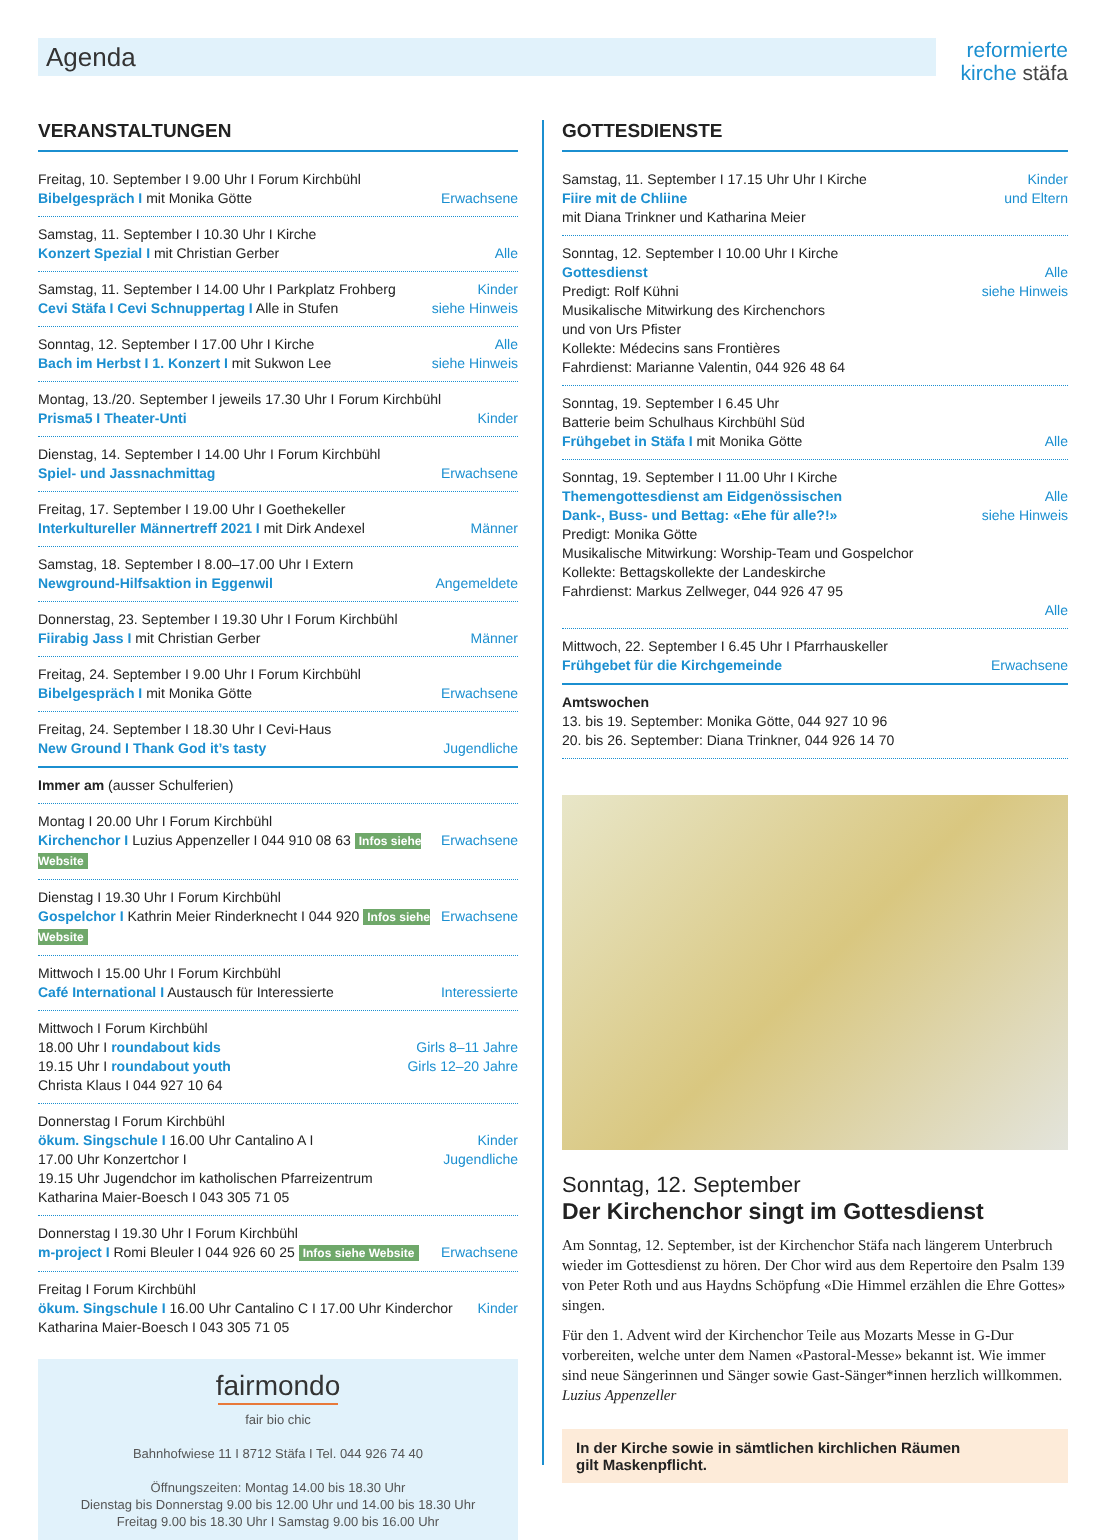Agenda
reformierte
kirche stäfa
VERANSTALTUNGEN
Freitag, 10. September I 9.00 Uhr I Forum Kirchbühl
Bibelgespräch I mit Monika Götte Erwachsene
Samstag, 11. September I 10.30 Uhr I Kirche
Konzert Spezial I mit Christian Gerber Alle
Samstag, 11. September I 14.00 Uhr I Parkplatz Frohberg
Cevi Stäfa I Cevi Schnuppertag I Alle in Stufen Kinder
siehe Hinweis
Sonntag, 12. September I 17.00 Uhr I Kirche
Bach im Herbst I 1. Konzert I mit Sukwon Lee Alle
siehe Hinweis
Montag, 13./20. September I jeweils 17.30 Uhr I Forum Kirchbühl
Prisma5 I Theater-Unti Kinder
Dienstag, 14. September I 14.00 Uhr I Forum Kirchbühl
Spiel- und Jassnachmittag Erwachsene
Freitag, 17. September I 19.00 Uhr I Goethekeller
Interkultureller Männertreff 2021 I mit Dirk Andexel Männer
Samstag, 18. September I 8.00–17.00 Uhr I Extern
Newground-Hilfsaktion in Eggenwil Angemeldete
Donnerstag, 23. September I 19.30 Uhr I Forum Kirchbühl
Fiirabig Jass I mit Christian Gerber Männer
Freitag, 24. September I 9.00 Uhr I Forum Kirchbühl
Bibelgespräch I mit Monika Götte Erwachsene
Freitag, 24. September I 18.30 Uhr I Cevi-Haus
New Ground I Thank God it’s tasty Jugendliche
Immer am (ausser Schulferien)
Montag I 20.00 Uhr I Forum Kirchbühl
Kirchenchor I Luzius Appenzeller I 044 910 08 63 Infos siehe Website Erwachsene
Dienstag I 19.30 Uhr I Forum Kirchbühl
Gospelchor I Kathrin Meier Rinderknecht I 044 920 Infos siehe Website Erwachsene
Mittwoch I 15.00 Uhr I Forum Kirchbühl
Café International I Austausch für Interessierte Interessierte
Mittwoch I Forum Kirchbühl
18.00 Uhr I roundabout kids Girls 8–11 Jahre
19.15 Uhr I roundabout youth Girls 12–20 Jahre
Christa Klaus I 044 927 10 64
Donnerstag I Forum Kirchbühl
ökum. Singschule I 16.00 Uhr Cantalino A I
17.00 Uhr Konzertchor I Kinder
Jugendliche
19.15 Uhr Jugendchor im katholischen Pfarreizentrum
Katharina Maier-Boesch I 043 305 71 05
Donnerstag I 19.30 Uhr I Forum Kirchbühl
m-project I Romi Bleuler I 044 926 60 25 Infos siehe Website Erwachsene
Freitag I Forum Kirchbühl
ökum. Singschule I 16.00 Uhr Cantalino C I 17.00 Uhr Kinderchor Kinder
Katharina Maier-Boesch I 043 305 71 05
fairmondo
fair bio chic
Bahnhofwiese 11 I 8712 Stäfa I Tel. 044 926 74 40
Öffnungszeiten: Montag 14.00 bis 18.30 Uhr
Dienstag bis Donnerstag 9.00 bis 12.00 Uhr und 14.00 bis 18.30 Uhr
Freitag 9.00 bis 18.30 Uhr I Samstag 9.00 bis 16.00 Uhr
GOTTESDIENSTE
Samstag, 11. September I 17.15 Uhr Uhr I Kirche
Fiire mit de Chliine
mit Diana Trinkner und Katharina Meier Kinder
und Eltern
Sonntag, 12. September I 10.00 Uhr I Kirche
Gottesdienst
Predigt: Rolf Kühni
Musikalische Mitwirkung des Kirchenchors
und von Urs Pfister
Kollekte: Médecins sans Frontières
Fahrdienst: Marianne Valentin, 044 926 48 64
Alle
siehe Hinweis
Sonntag, 19. September I 6.45 Uhr
Batterie beim Schulhaus Kirchbühl Süd
Frühgebet in Stäfa I mit Monika Götte Alle
Sonntag, 19. September I 11.00 Uhr I Kirche
Themengottesdienst am Eidgenössischen
Dank-, Buss- und Bettag: «Ehe für alle?!»
Predigt: Monika Götte
Musikalische Mitwirkung: Worship-Team und Gospelchor
Kollekte: Bettagskollekte der Landeskirche
Fahrdienst: Markus Zellweger, 044 926 47 95
Alle
siehe Hinweis
Alle
Mittwoch, 22. September I 6.45 Uhr I Pfarrhauskeller
Frühgebet für die Kirchgemeinde Erwachsene
Amtswochen
13. bis 19. September: Monika Götte, 044 927 10 96
20. bis 26. September: Diana Trinkner, 044 926 14 70
Sonntag, 12. September
Der Kirchenchor singt im Gottesdienst
Am Sonntag, 12. September, ist der Kirchenchor Stäfa nach längerem Unterbruch wieder im Gottesdienst zu hören. Der Chor wird aus dem Repertoire den Psalm 139 von Peter Roth und aus Haydns Schöpfung «Die Himmel erzählen die Ehre Gottes» singen.
Für den 1. Advent wird der Kirchenchor Teile aus Mozarts Messe in G-Dur vorbereiten, welche unter dem Namen «Pastoral-Messe» bekannt ist. Wie immer sind neue Sängerinnen und Sänger sowie Gast-Sänger*innen herzlich willkommen. Luzius Appenzeller
In der Kirche sowie in sämtlichen kirchlichen Räumen
gilt Maskenpflicht.